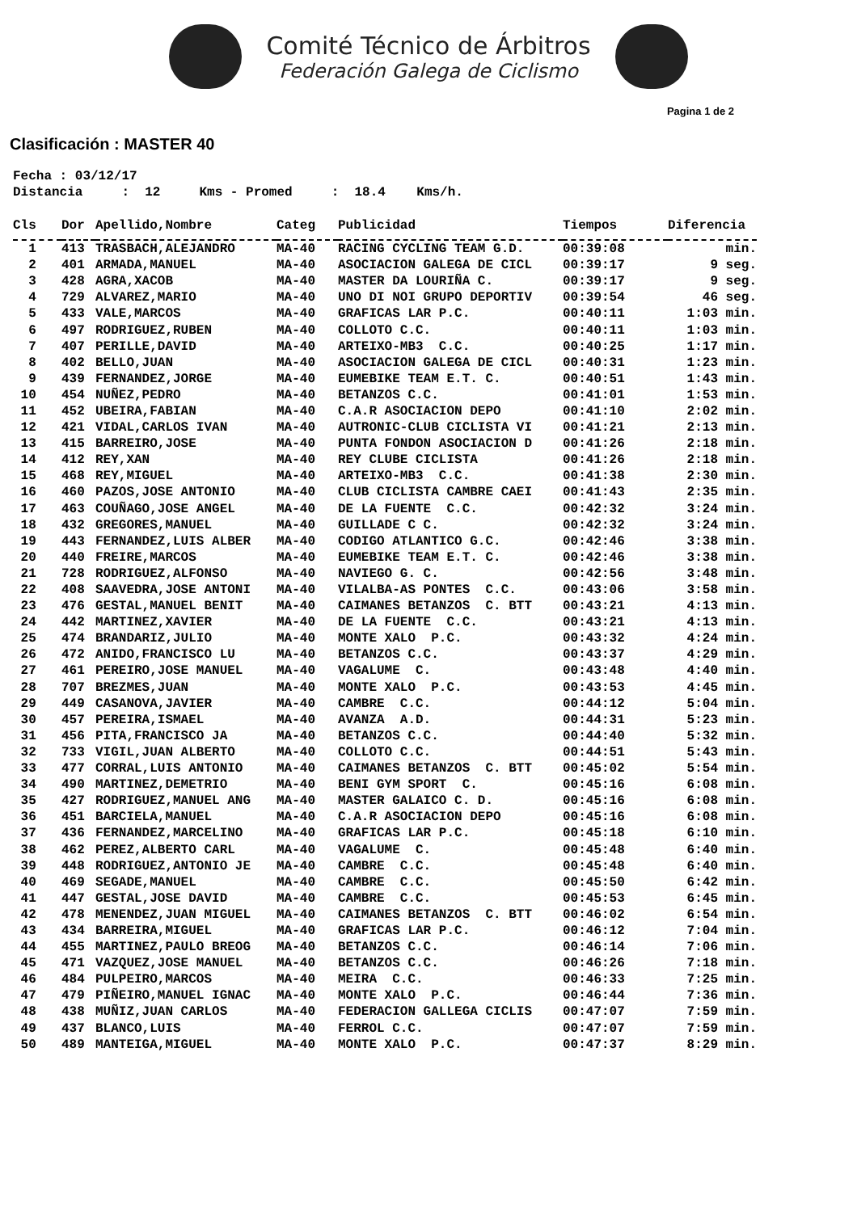Comité Técnico de Árbitros
Federación Galega de Ciclismo
Pagina 1 de 2
Clasificación : MASTER 40
Fecha : 03/12/17 Distancia : 12 Kms - Promed : 18.4 Kms/h.
| Cls | Dor | Apellido,Nombre | Categ | Publicidad | Tiempos | Diferencia |
| --- | --- | --- | --- | --- | --- | --- |
| 1 | 413 | TRASBACH,ALEJANDRO | MA-40 | RACING CYCLING TEAM G.D. | 00:39:08 | min. |
| 2 | 401 | ARMADA,MANUEL | MA-40 | ASOCIACION GALEGA DE CICL | 00:39:17 | 9 seg. |
| 3 | 428 | AGRA,XACOB | MA-40 | MASTER DA LOURIÑA C. | 00:39:17 | 9 seg. |
| 4 | 729 | ALVAREZ,MARIO | MA-40 | UNO DI NOI GRUPO DEPORTIV | 00:39:54 | 46 seg. |
| 5 | 433 | VALE,MARCOS | MA-40 | GRAFICAS LAR P.C. | 00:40:11 | 1:03 min. |
| 6 | 497 | RODRIGUEZ,RUBEN | MA-40 | COLLOTO C.C. | 00:40:11 | 1:03 min. |
| 7 | 407 | PERILLE,DAVID | MA-40 | ARTEIXO-MB3 C.C. | 00:40:25 | 1:17 min. |
| 8 | 402 | BELLO,JUAN | MA-40 | ASOCIACION GALEGA DE CICL | 00:40:31 | 1:23 min. |
| 9 | 439 | FERNANDEZ,JORGE | MA-40 | EUMEBIKE TEAM E.T. C. | 00:40:51 | 1:43 min. |
| 10 | 454 | NUÑEZ,PEDRO | MA-40 | BETANZOS C.C. | 00:41:01 | 1:53 min. |
| 11 | 452 | UBEIRA,FABIAN | MA-40 | C.A.R ASOCIACION DEPO | 00:41:10 | 2:02 min. |
| 12 | 421 | VIDAL,CARLOS IVAN | MA-40 | AUTRONIC-CLUB CICLISTA VI | 00:41:21 | 2:13 min. |
| 13 | 415 | BARREIRO,JOSE | MA-40 | PUNTA FONDON ASOCIACION D | 00:41:26 | 2:18 min. |
| 14 | 412 | REY,XAN | MA-40 | REY CLUBE CICLISTA | 00:41:26 | 2:18 min. |
| 15 | 468 | REY,MIGUEL | MA-40 | ARTEIXO-MB3 C.C. | 00:41:38 | 2:30 min. |
| 16 | 460 | PAZOS,JOSE ANTONIO | MA-40 | CLUB CICLISTA CAMBRE CAEI | 00:41:43 | 2:35 min. |
| 17 | 463 | COUÑAGO,JOSE ANGEL | MA-40 | DE LA FUENTE C.C. | 00:42:32 | 3:24 min. |
| 18 | 432 | GREGORES,MANUEL | MA-40 | GUILLADE C C. | 00:42:32 | 3:24 min. |
| 19 | 443 | FERNANDEZ,LUIS ALBER | MA-40 | CODIGO ATLANTICO G.C. | 00:42:46 | 3:38 min. |
| 20 | 440 | FREIRE,MARCOS | MA-40 | EUMEBIKE TEAM E.T. C. | 00:42:46 | 3:38 min. |
| 21 | 728 | RODRIGUEZ,ALFONSO | MA-40 | NAVIEGO G. C. | 00:42:56 | 3:48 min. |
| 22 | 408 | SAAVEDRA,JOSE ANTONI | MA-40 | VILALBA-AS PONTES C.C. | 00:43:06 | 3:58 min. |
| 23 | 476 | GESTAL,MANUEL BENIT | MA-40 | CAIMANES BETANZOS C. BTT | 00:43:21 | 4:13 min. |
| 24 | 442 | MARTINEZ,XAVIER | MA-40 | DE LA FUENTE C.C. | 00:43:21 | 4:13 min. |
| 25 | 474 | BRANDARIZ,JULIO | MA-40 | MONTE XALO P.C. | 00:43:32 | 4:24 min. |
| 26 | 472 | ANIDO,FRANCISCO LU | MA-40 | BETANZOS C.C. | 00:43:37 | 4:29 min. |
| 27 | 461 | PEREIRO,JOSE MANUEL | MA-40 | VAGALUME C. | 00:43:48 | 4:40 min. |
| 28 | 707 | BREZMES,JUAN | MA-40 | MONTE XALO P.C. | 00:43:53 | 4:45 min. |
| 29 | 449 | CASANOVA,JAVIER | MA-40 | CAMBRE C.C. | 00:44:12 | 5:04 min. |
| 30 | 457 | PEREIRA,ISMAEL | MA-40 | AVANZA A.D. | 00:44:31 | 5:23 min. |
| 31 | 456 | PITA,FRANCISCO JA | MA-40 | BETANZOS C.C. | 00:44:40 | 5:32 min. |
| 32 | 733 | VIGIL,JUAN ALBERTO | MA-40 | COLLOTO C.C. | 00:44:51 | 5:43 min. |
| 33 | 477 | CORRAL,LUIS ANTONIO | MA-40 | CAIMANES BETANZOS C. BTT | 00:45:02 | 5:54 min. |
| 34 | 490 | MARTINEZ,DEMETRIO | MA-40 | BENI GYM SPORT C. | 00:45:16 | 6:08 min. |
| 35 | 427 | RODRIGUEZ,MANUEL ANG | MA-40 | MASTER GALAICO C. D. | 00:45:16 | 6:08 min. |
| 36 | 451 | BARCIELA,MANUEL | MA-40 | C.A.R ASOCIACION DEPO | 00:45:16 | 6:08 min. |
| 37 | 436 | FERNANDEZ,MARCELINO | MA-40 | GRAFICAS LAR P.C. | 00:45:18 | 6:10 min. |
| 38 | 462 | PEREZ,ALBERTO CARL | MA-40 | VAGALUME C. | 00:45:48 | 6:40 min. |
| 39 | 448 | RODRIGUEZ,ANTONIO JE | MA-40 | CAMBRE C.C. | 00:45:48 | 6:40 min. |
| 40 | 469 | SEGADE,MANUEL | MA-40 | CAMBRE C.C. | 00:45:50 | 6:42 min. |
| 41 | 447 | GESTAL,JOSE DAVID | MA-40 | CAMBRE C.C. | 00:45:53 | 6:45 min. |
| 42 | 478 | MENENDEZ,JUAN MIGUEL | MA-40 | CAIMANES BETANZOS C. BTT | 00:46:02 | 6:54 min. |
| 43 | 434 | BARREIRA,MIGUEL | MA-40 | GRAFICAS LAR P.C. | 00:46:12 | 7:04 min. |
| 44 | 455 | MARTINEZ,PAULO BREOG | MA-40 | BETANZOS C.C. | 00:46:14 | 7:06 min. |
| 45 | 471 | VAZQUEZ,JOSE MANUEL | MA-40 | BETANZOS C.C. | 00:46:26 | 7:18 min. |
| 46 | 484 | PULPEIRO,MARCOS | MA-40 | MEIRA C.C. | 00:46:33 | 7:25 min. |
| 47 | 479 | PIÑEIRO,MANUEL IGNAC | MA-40 | MONTE XALO P.C. | 00:46:44 | 7:36 min. |
| 48 | 438 | MUÑIZ,JUAN CARLOS | MA-40 | FEDERACION GALLEGA CICLIS | 00:47:07 | 7:59 min. |
| 49 | 437 | BLANCO,LUIS | MA-40 | FERROL C.C. | 00:47:07 | 7:59 min. |
| 50 | 489 | MANTEIGA,MIGUEL | MA-40 | MONTE XALO P.C. | 00:47:37 | 8:29 min. |